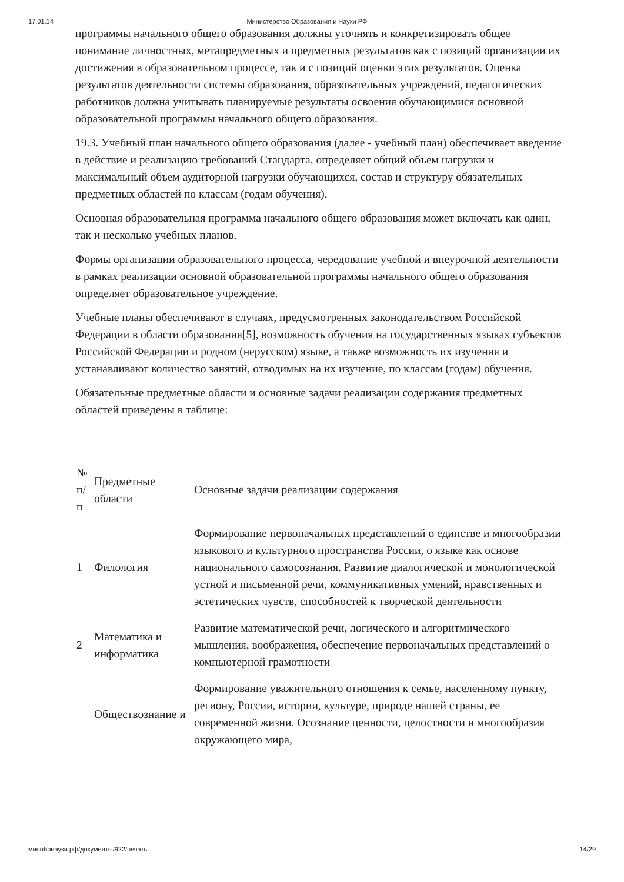17.01.14 Министерство Образования и Науки РФ
программы начального общего образования должны уточнять и конкретизировать общее понимание личностных, метапредметных и предметных результатов как с позиций организации их достижения в образовательном процессе, так и с позиций оценки этих результатов. Оценка результатов деятельности системы образования, образовательных учреждений, педагогических работников должна учитывать планируемые результаты освоения обучающимися основной образовательной программы начального общего образования.
19.3. Учебный план начального общего образования (далее - учебный план) обеспечивает введение в действие и реализацию требований Стандарта, определяет общий объем нагрузки и максимальный объем аудиторной нагрузки обучающихся, состав и структуру обязательных предметных областей по классам (годам обучения).
Основная образовательная программа начального общего образования может включать как один, так и несколько учебных планов.
Формы организации образовательного процесса, чередование учебной и внеурочной деятельности в рамках реализации основной образовательной программы начального общего образования определяет образовательное учреждение.
Учебные планы обеспечивают в случаях, предусмотренных законодательством Российской Федерации в области образования[5], возможность обучения на государственных языках субъектов Российской Федерации и родном (нерусском) языке, а также возможность их изучения и устанавливают количество занятий, отводимых на их изучение, по классам (годам) обучения.
Обязательные предметные области и основные задачи реализации содержания предметных областей приведены в таблице:
| № п/п | Предметные области | Основные задачи реализации содержания |
| 1 | Филология | Формирование первоначальных представлений о единстве и многообразии языкового и культурного пространства России, о языке как основе национального самосознания. Развитие диалогической и монологической устной и письменной речи, коммуникативных умений, нравственных и эстетических чувств, способностей к творческой деятельности |
| 2 | Математика и информатика | Развитие математической речи, логического и алгоритмического мышления, воображения, обеспечение первоначальных представлений о компьютерной грамотности |
| | Обществознание и | Формирование уважительного отношения к семье, населенному пункту, региону, России, истории, культуре, природе нашей страны, ее современной жизни. Осознание ценности, целостности и многообразия окружающего мира, |
минобрнауки.рф/документы/922/печать 14/29